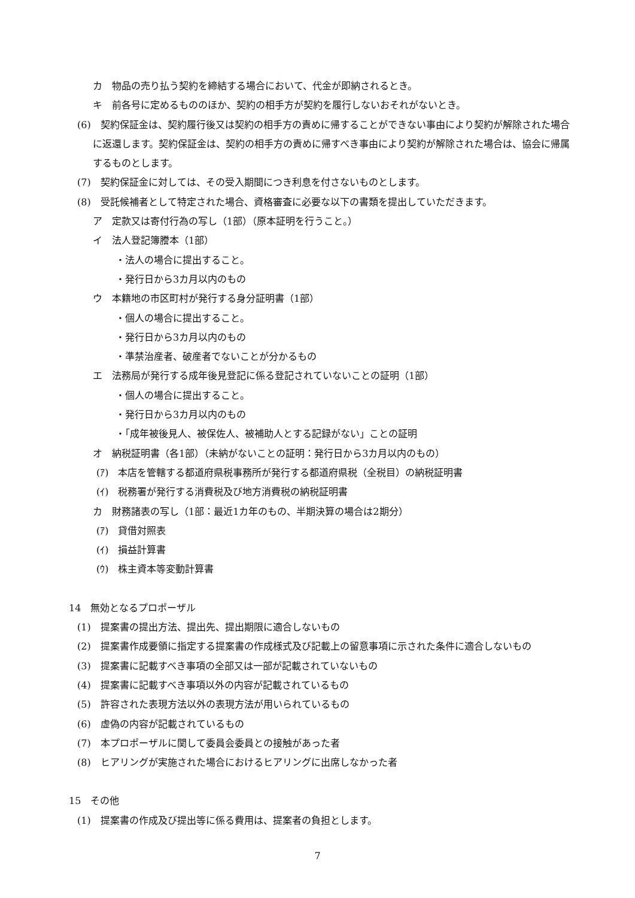カ　物品の売り払う契約を締結する場合において、代金が即納されるとき。
キ　前各号に定めるもののほか、契約の相手方が契約を履行しないおそれがないとき。
(6)　契約保証金は、契約履行後又は契約の相手方の責めに帰することができない事由により契約が解除された場合に返還します。契約保証金は、契約の相手方の責めに帰すべき事由により契約が解除された場合は、協会に帰属するものとします。
(7)　契約保証金に対しては、その受入期間につき利息を付さないものとします。
(8)　受託候補者として特定された場合、資格審査に必要な以下の書類を提出していただきます。
ア　定款又は寄付行為の写し（1部）（原本証明を行うこと。）
イ　法人登記簿謄本（1部）
・法人の場合に提出すること。
・発行日から3カ月以内のもの
ウ　本籍地の市区町村が発行する身分証明書（1部）
・個人の場合に提出すること。
・発行日から3カ月以内のもの
・準禁治産者、破産者でないことが分かるもの
エ　法務局が発行する成年後見登記に係る登記されていないことの証明（1部）
・個人の場合に提出すること。
・発行日から3カ月以内のもの
・「成年被後見人、被保佐人、被補助人とする記録がない」ことの証明
オ　納税証明書（各1部）（未納がないことの証明：発行日から3カ月以内のもの）
(ｱ)　本店を管轄する都道府県税事務所が発行する都道府県税（全税目）の納税証明書
(ｲ)　税務署が発行する消費税及び地方消費税の納税証明書
カ　財務諸表の写し（1部：最近1カ年のもの、半期決算の場合は2期分）
(ｱ)　貸借対照表
(ｲ)　損益計算書
(ｳ)　株主資本等変動計算書
14　無効となるプロポーザル
(1)　提案書の提出方法、提出先、提出期限に適合しないもの
(2)　提案書作成要領に指定する提案書の作成様式及び記載上の留意事項に示された条件に適合しないもの
(3)　提案書に記載すべき事項の全部又は一部が記載されていないもの
(4)　提案書に記載すべき事項以外の内容が記載されているもの
(5)　許容された表現方法以外の表現方法が用いられているもの
(6)　虚偽の内容が記載されているもの
(7)　本プロポーザルに関して委員会委員との接触があった者
(8)　ヒアリングが実施された場合におけるヒアリングに出席しなかった者
15　その他
(1)　提案書の作成及び提出等に係る費用は、提案者の負担とします。
7